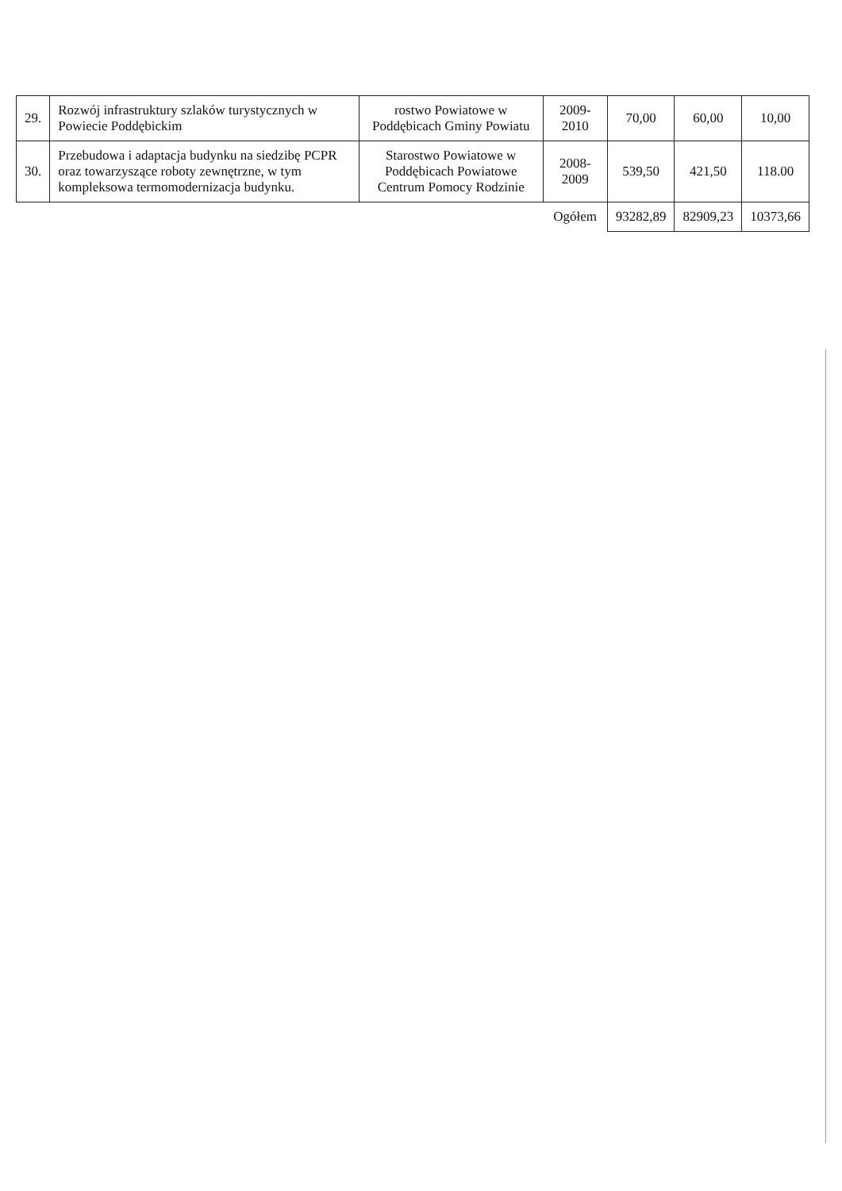| 29. | Rozwój infrastruktury szlaków turystycznych w Powiecie Poddębickim | rostwo Powiatowe w Poddębicach Gminy Powiatu | 2009-2010 | 70,00 | 60,00 | 10,00 |
| 30. | Przebudowa i adaptacja budynku na siedzibę PCPR oraz towarzyszące roboty zewnętrzne, w tym kompleksowa termomodernizacja budynku. | Starostwo Powiatowe w Poddębicach Powiatowe Centrum Pomocy Rodzinie | 2008-2009 | 539,50 | 421,50 | 118.00 |
| | | | Ogółem | 93282,89 | 82909,23 | 10373,66 |